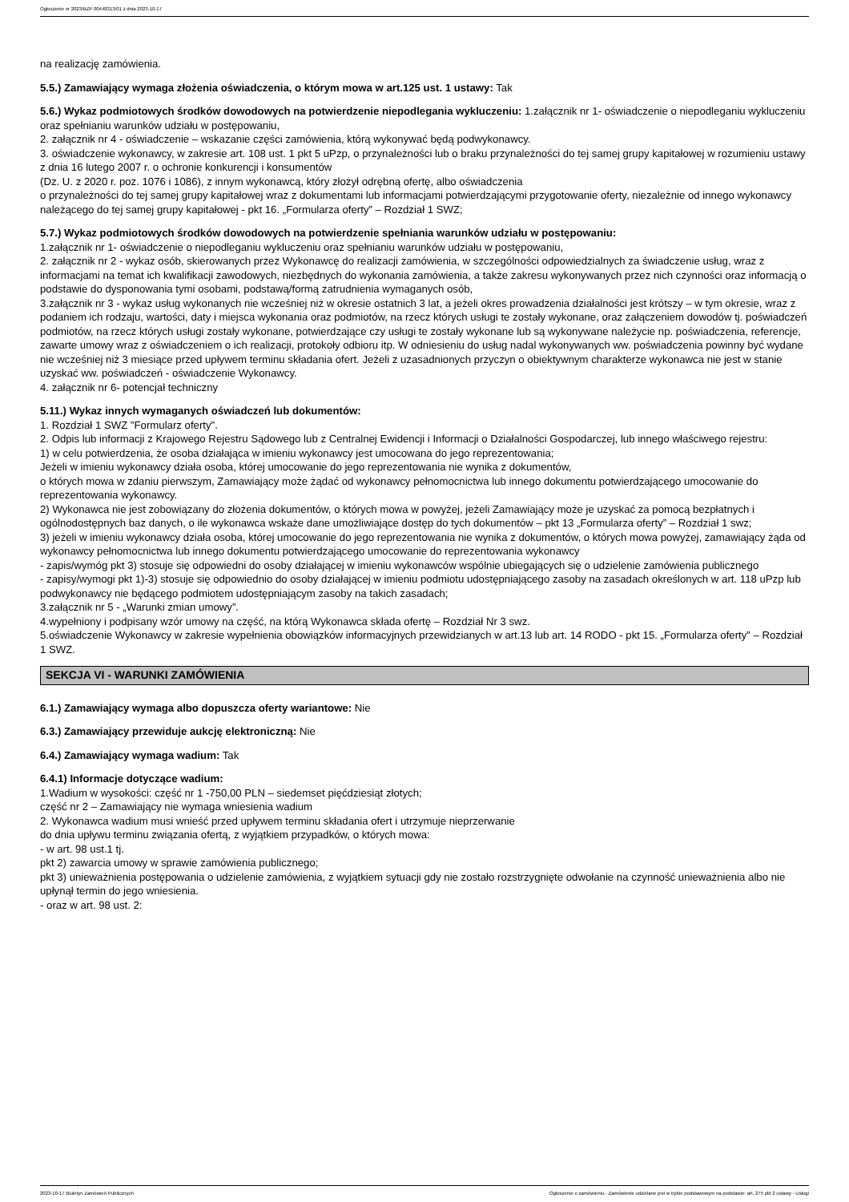Ogłoszenie nr 2023/BZP 00448313/01 z dnia 2023-10-17
na realizację zamówienia.
5.5.) Zamawiający wymaga złożenia oświadczenia, o którym mowa w art.125 ust. 1 ustawy: Tak
5.6.) Wykaz podmiotowych środków dowodowych na potwierdzenie niepodlegania wykluczeniu: 1.załącznik nr 1- oświadczenie o niepodleganiu wykluczeniu oraz spełnianiu warunków udziału w postępowaniu,
2. załącznik nr 4 - oświadczenie – wskazanie części zamówienia, którą wykonywać będą podwykonawcy.
3. oświadczenie wykonawcy, w zakresie art. 108 ust. 1 pkt 5 uPzp, o przynależności lub o braku przynależności do tej samej grupy kapitałowej w rozumieniu ustawy z dnia 16 lutego 2007 r. o ochronie konkurencji i konsumentów
(Dz. U. z 2020 r. poz. 1076 i 1086), z innym wykonawcą, który złożył odrębną ofertę, albo oświadczenia
o przynależności do tej samej grupy kapitałowej wraz z dokumentami lub informacjami potwierdzającymi przygotowanie oferty, niezależnie od innego wykonawcy należącego do tej samej grupy kapitałowej - pkt 16. „Formularza oferty” – Rozdział 1 SWZ;
5.7.) Wykaz podmiotowych środków dowodowych na potwierdzenie spełniania warunków udziału w postępowaniu:
1.załącznik nr 1- oświadczenie o niepodleganiu wykluczeniu oraz spełnianiu warunków udziału w postępowaniu,
2. załącznik nr 2 - wykaz osób, skierowanych przez Wykonawcę do realizacji zamówienia, w szczególności odpowiedzialnych za świadczenie usług, wraz z informacjami na temat ich kwalifikacji zawodowych, niezbędnych do wykonania zamówienia, a także zakresu wykonywanych przez nich czynności oraz informacją o podstawie do dysponowania tymi osobami, podstawą/formą zatrudnienia wymaganych osób,
3.załącznik nr 3 - wykaz usług wykonanych nie wcześniej niż w okresie ostatnich 3 lat, a jeżeli okres prowadzenia działalności jest krótszy – w tym okresie, wraz z podaniem ich rodzaju, wartości, daty i miejsca wykonania oraz podmiotów, na rzecz których usługi te zostały wykonane, oraz załączeniem dowodów tj. poświadczeń podmiotów, na rzecz których usługi zostały wykonane, potwierdzające czy usługi te zostały wykonane lub są wykonywane należycie np. poświadczenia, referencje, zawarte umowy wraz z oświadczeniem o ich realizacji, protokoły odbioru itp. W odniesieniu do usług nadal wykonywanych ww. poświadczenia powinny być wydane nie wcześniej niż 3 miesiące przed upływem terminu składania ofert. Jeżeli z uzasadnionych przyczyn o obiektywnym charakterze wykonawca nie jest w stanie uzyskać ww. poświadczeń - oświadczenie Wykonawcy.
4. załącznik nr 6- potencjał techniczny
5.11.) Wykaz innych wymaganych oświadczeń lub dokumentów:
1. Rozdział 1 SWZ "Formularz oferty".
2. Odpis lub informacji z Krajowego Rejestru Sądowego lub z Centralnej Ewidencji i Informacji o Działalności Gospodarczej, lub innego właściwego rejestru:
1) w celu potwierdzenia, że osoba działająca w imieniu wykonawcy jest umocowana do jego reprezentowania;
Jeżeli w imieniu wykonawcy działa osoba, której umocowanie do jego reprezentowania nie wynika z dokumentów,
o których mowa w zdaniu pierwszym, Zamawiający może żądać od wykonawcy pełnomocnictwa lub innego dokumentu potwierdzającego umocowanie do reprezentowania wykonawcy.
2) Wykonawca nie jest zobowiązany do złożenia dokumentów, o których mowa w powyżej, jeżeli Zamawiający może je uzyskać za pomocą bezpłatnych i ogólnodostępnych baz danych, o ile wykonawca wskaże dane umożliwiające dostęp do tych dokumentów – pkt 13 „Formularza oferty” – Rozdział 1 swz;
3) jeżeli w imieniu wykonawcy działa osoba, której umocowanie do jego reprezentowania nie wynika z dokumentów, o których mowa powyżej, zamawiający żąda od wykonawcy pełnomocnictwa lub innego dokumentu potwierdzającego umocowanie do reprezentowania wykonawcy
- zapis/wymóg pkt 3) stosuje się odpowiedni do osoby działającej w imieniu wykonawców wspólnie ubiegających się o udzielenie zamówienia publicznego
- zapisy/wymogi pkt 1)-3) stosuje się odpowiednio do osoby działającej w imieniu podmiotu udostępniającego zasoby na zasadach określonych w art. 118 uPzp lub podwykonawcy nie będącego podmiotem udostępniającym zasoby na takich zasadach;
3.załącznik nr 5 - „Warunki zmian umowy”.
4.wypełniony i podpisany wzór umowy na część, na którą Wykonawca składa ofertę – Rozdział Nr 3 swz.
5.oświadczenie Wykonawcy w zakresie wypełnienia obowiązków informacyjnych przewidzianych w art.13 lub art. 14 RODO - pkt 15. „Formularza oferty” – Rozdział 1 SWZ.
SEKCJA VI - WARUNKI ZAMÓWIENIA
6.1.) Zamawiający wymaga albo dopuszcza oferty wariantowe: Nie
6.3.) Zamawiający przewiduje aukcję elektroniczną: Nie
6.4.) Zamawiający wymaga wadium: Tak
6.4.1) Informacje dotyczące wadium:
1.Wadium w wysokości: część nr 1 -750,00 PLN – siedemset pięćdziesiąt złotych;
część nr 2 – Zamawiający nie wymaga wniesienia wadium
2. Wykonawca wadium musi wnieść przed upływem terminu składania ofert i utrzymuje nieprzerwanie
do dnia upływu terminu związania ofertą, z wyjątkiem przypadków, o których mowa:
- w art. 98 ust.1 tj.
pkt 2) zawarcia umowy w sprawie zamówienia publicznego;
pkt 3) unieważnienia postępowania o udzielenie zamówienia, z wyjątkiem sytuacji gdy nie zostało rozstrzygnięte odwołanie na czynność unieważnienia albo nie upłynął termin do jego wniesienia.
- oraz w art. 98 ust. 2:
2023-10-17 Biuletyn Zamówień Publicznych Ogłoszenie o zamówieniu - Zamówienie udzielane jest w trybie podstawowym na podstawie: art. 275 pkt 2 ustawy - Usługi